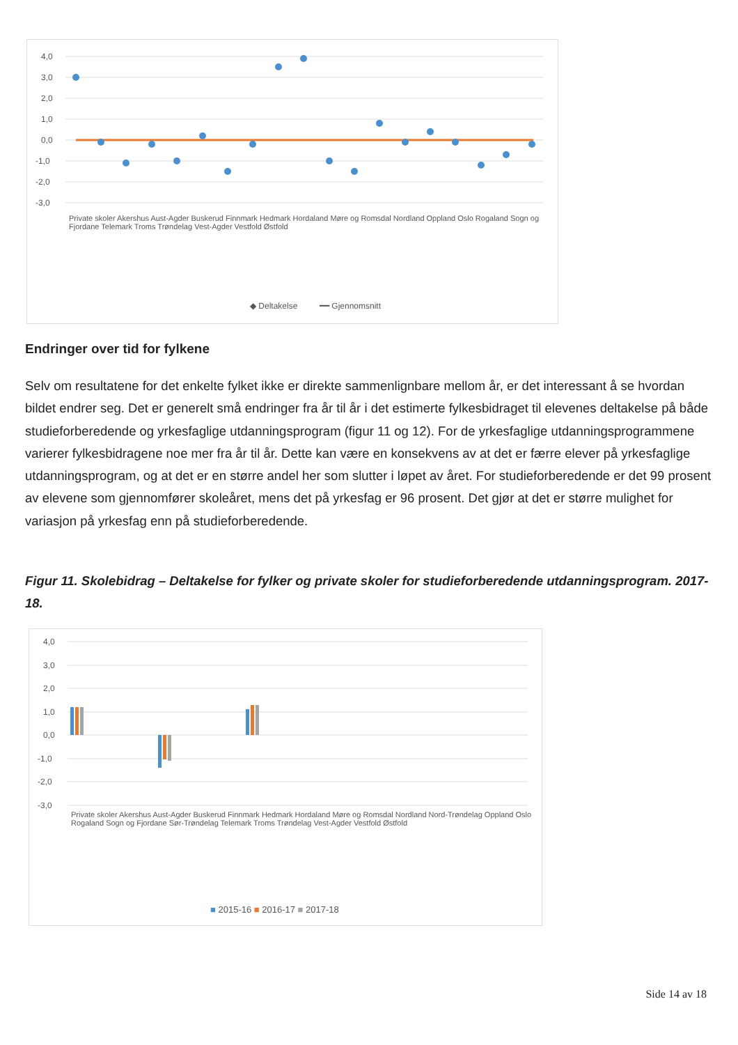4,0
3,0
2,0
1,0
0,0
-1,0
-2,0
-3,0
◆ Deltakelse
━━ Gjennomsnitt
Private skoler Akershus Aust-Agder Buskerud Finnmark Hedmark Hordaland Møre og Romsdal Nordland Oppland Oslo Rogaland Sogn og Fjordane Telemark Troms Trøndelag Vest-Agder Vestfold Østfold
Endringer over tid for fylkene
Selv om resultatene for det enkelte fylket ikke er direkte sammenlignbare mellom år, er det interessant å se hvordan bildet endrer seg. Det er generelt små endringer fra år til år i det estimerte fylkesbidraget til elevenes deltakelse på både studieforberedende og yrkesfaglige utdanningsprogram (figur 11 og 12). For de yrkesfaglige utdanningsprogrammene varierer fylkesbidragene noe mer fra år til år. Dette kan være en konsekvens av at det er færre elever på yrkesfaglige utdanningsprogram, og at det er en større andel her som slutter i løpet av året. For studieforberedende er det 99 prosent av elevene som gjennomfører skoleåret, mens det på yrkesfag er 96 prosent. Det gjør at det er større mulighet for variasjon på yrkesfag enn på studieforberedende.
Figur 11. Skolebidrag – Deltakelse for fylker og private skoler for studieforberedende utdanningsprogram. 2017-18.
4,0
3,0
2,0
1,0
0,0
-1,0
-2,0
-3,0
Private skoler Akershus Aust-Agder Buskerud Finnmark Hedmark Hordaland Møre og Romsdal Nordland Nord-Trøndelag Oppland Oslo Rogaland Sogn og Fjordane Sør-Trøndelag Telemark Troms Trøndelag Vest-Agder Vestfold Østfold
■ 2015-16 ■ 2016-17 ■ 2017-18
Side 14 av 18